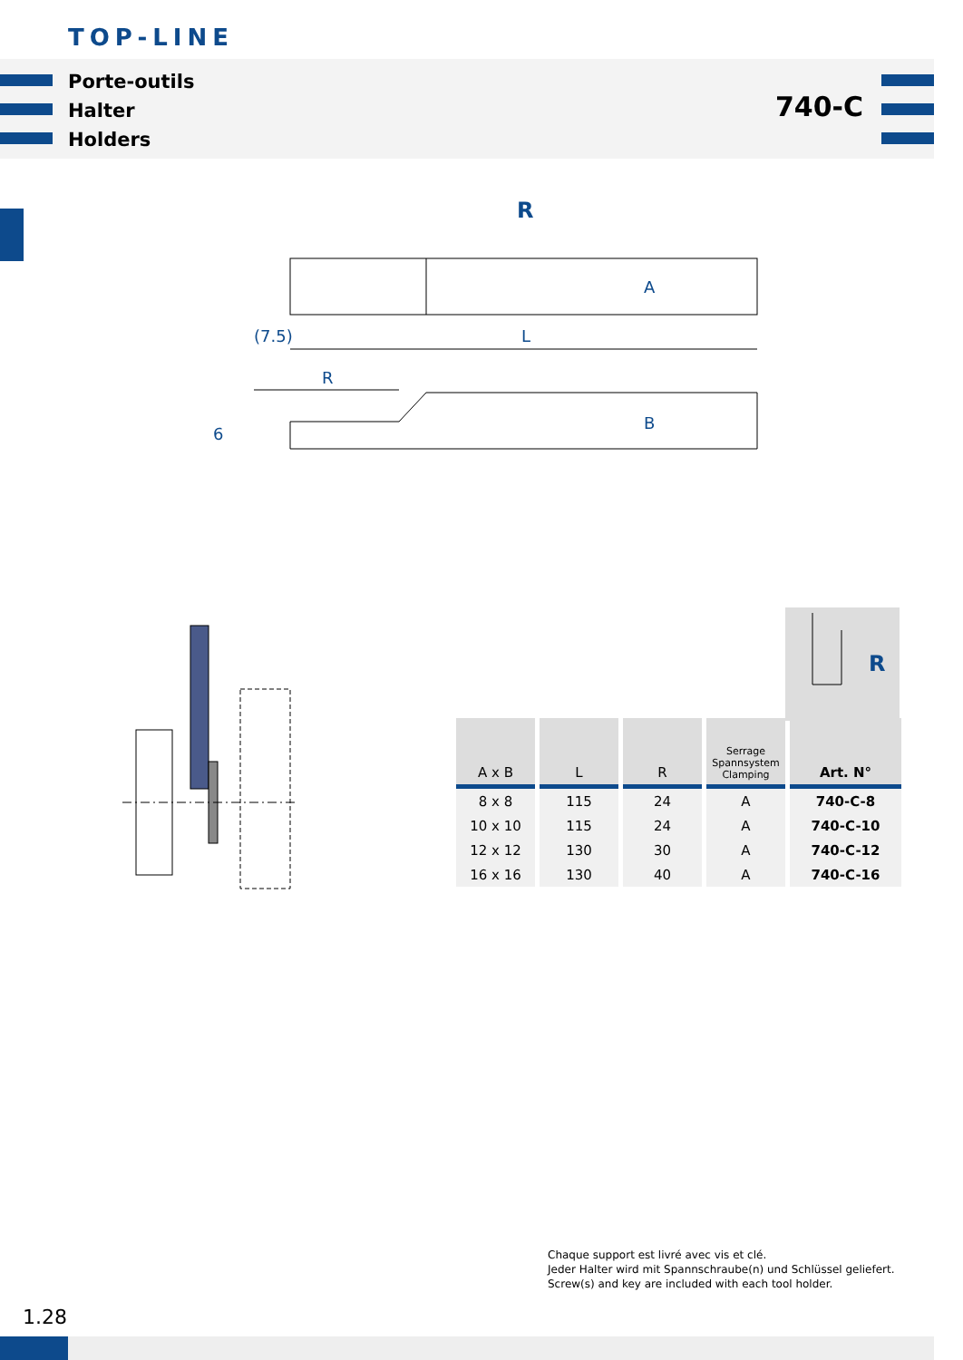TOP-LINE
Porte-outils
Halter
Holders
740-C
R
A
L
(7.5)
B
R
6
R
| A x B | L | R | Serrage Spannsystem Clamping | Art. N° |
| --- | --- | --- | --- | --- |
| 8 x 8 | 115 | 24 | A | 740-C-8 |
| 10 x 10 | 115 | 24 | A | 740-C-10 |
| 12 x 12 | 130 | 30 | A | 740-C-12 |
| 16 x 16 | 130 | 40 | A | 740-C-16 |
Chaque support est livré avec vis et clé.
Jeder Halter wird mit Spannschraube(n) und Schlüssel geliefert.
Screw(s) and key are included with each tool holder.
1.28